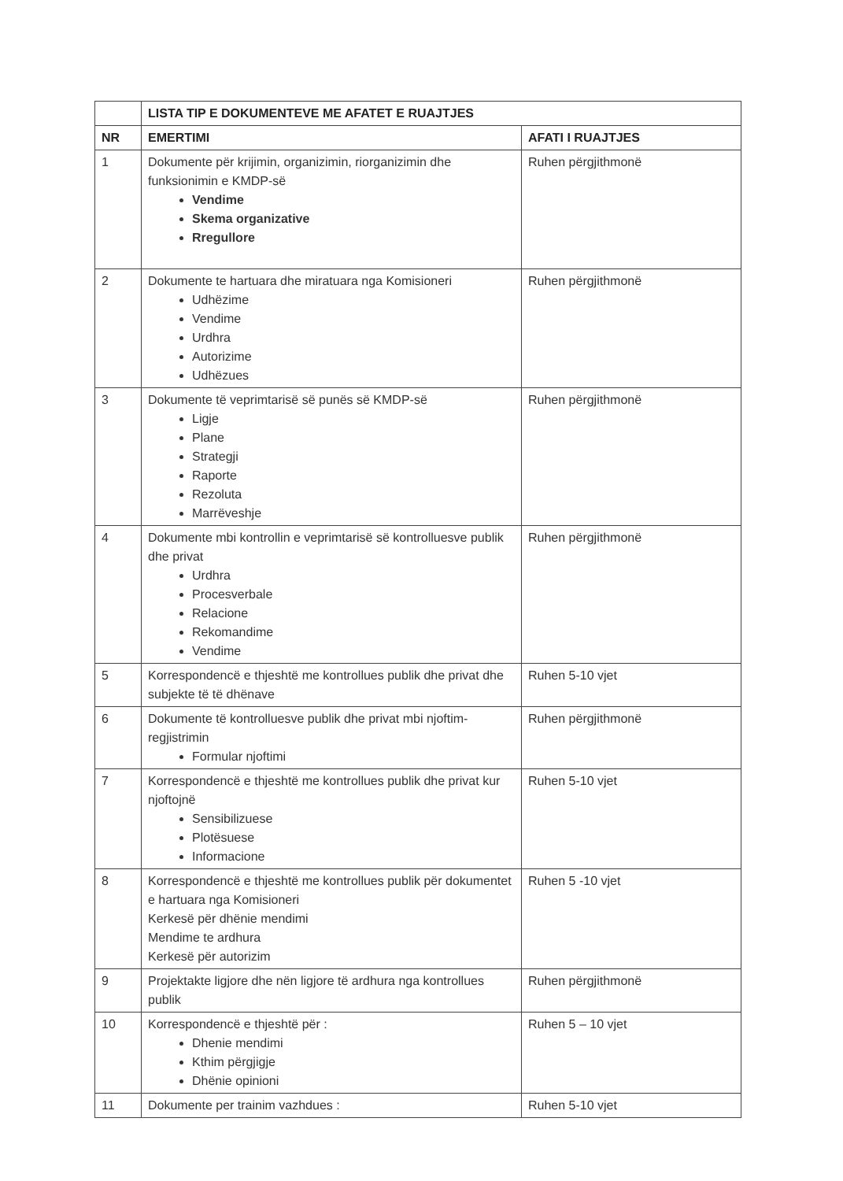| | LISTA TIP E DOKUMENTEVE ME AFATET E RUAJTJES | |
| --- | --- | --- |
| NR | EMERTIMI | AFATI I RUAJTJES |
| 1 | Dokumente për krijimin, organizimin, riorganizimin dhe funksionimin e KMDP-së Vendime Skema organizative Rregullore | Ruhen përgjithmonë |
| 2 | Dokumente te hartuara dhe miratuara nga Komisioneri Udhëzime Vendime Urdhra Autorizime Udhëzues | Ruhen përgjithmonë |
| 3 | Dokumente të veprimtarisë së punës së KMDP-së Ligje Plane Strategji Raporte Rezoluta Marrëveshje | Ruhen përgjithmonë |
| 4 | Dokumente mbi kontrollin e veprimtarisë së kontrolluesve publik dhe privat Urdhra Procesverbale Relacione Rekomandime Vendime | Ruhen përgjithmonë |
| 5 | Korrespondencë e thjeshtë me kontrollues publik dhe privat dhe subjekte të të dhënave | Ruhen 5-10 vjet |
| 6 | Dokumente të kontrolluesve publik dhe privat mbi njoftim-regjistrimin Formular njoftimi | Ruhen përgjithmonë |
| 7 | Korrespondencë e thjeshtë me kontrollues publik dhe privat kur njoftojnë Sensibilizuese Plotësuese Informacione | Ruhen 5-10 vjet |
| 8 | Korrespondencë e thjeshtë me kontrollues publik për dokumentet e hartuara nga Komisioneri Kerkesë për dhënie mendimi Mendime te ardhura Kerkesë për autorizim | Ruhen 5 -10 vjet |
| 9 | Projektakte ligjore dhe nën ligjore të ardhura nga kontrollues publik | Ruhen përgjithmonë |
| 10 | Korrespondencë e thjeshtë për : Dhenie mendimi Kthim përgjigje Dhënie opinioni | Ruhen 5 – 10 vjet |
| 11 | Dokumente per trainim vazhdues : | Ruhen 5-10 vjet |